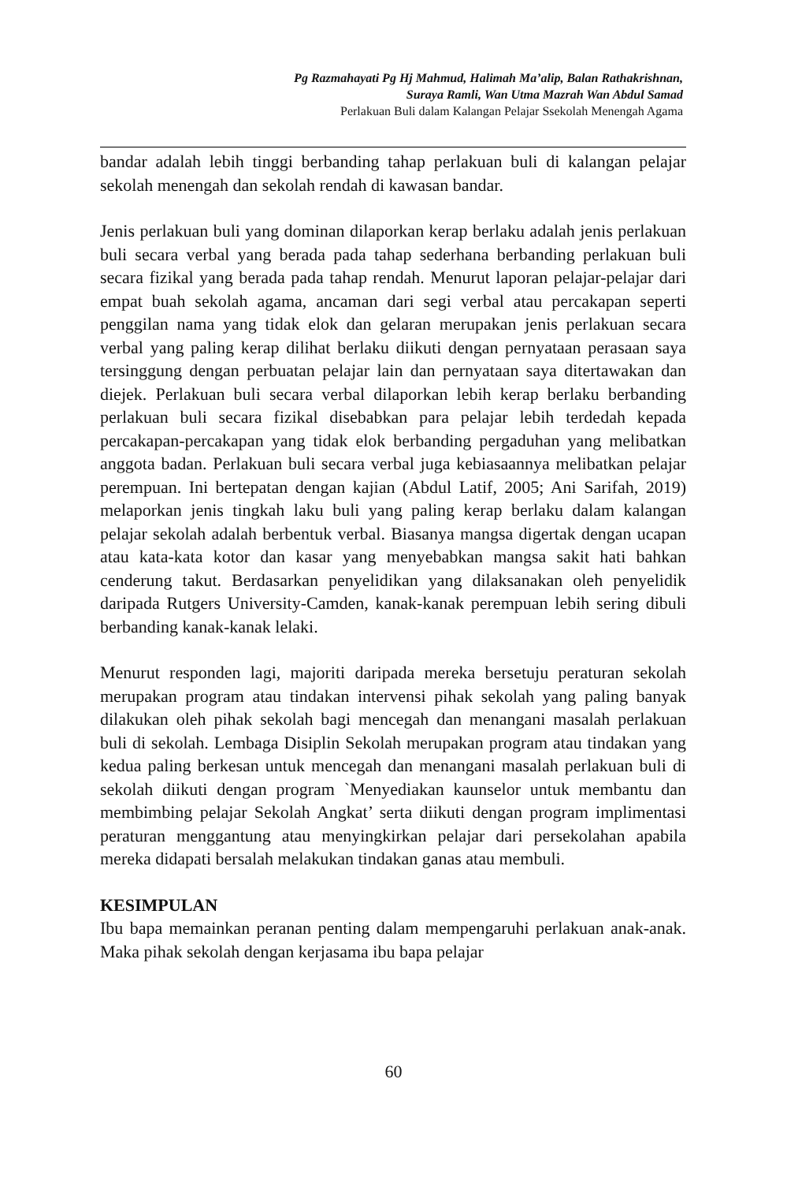Pg Razmahayati Pg Hj Mahmud, Halimah Ma’alip, Balan Rathakrishnan,
Suraya Ramli, Wan Utma Mazrah Wan Abdul Samad
Perlakuan Buli dalam Kalangan Pelajar Ssekolah Menengah Agama
bandar adalah lebih tinggi berbanding tahap perlakuan buli di kalangan pelajar sekolah menengah dan sekolah rendah di kawasan bandar.
Jenis perlakuan buli yang dominan dilaporkan kerap berlaku adalah jenis perlakuan buli secara verbal yang berada pada tahap sederhana berbanding perlakuan buli secara fizikal yang berada pada tahap rendah. Menurut laporan pelajar-pelajar dari empat buah sekolah agama, ancaman dari segi verbal atau percakapan seperti penggilan nama yang tidak elok dan gelaran merupakan jenis perlakuan secara verbal yang paling kerap dilihat berlaku diikuti dengan pernyataan perasaan saya tersinggung dengan perbuatan pelajar lain dan pernyataan saya ditertawakan dan diejek. Perlakuan buli secara verbal dilaporkan lebih kerap berlaku berbanding perlakuan buli secara fizikal disebabkan para pelajar lebih terdedah kepada percakapan-percakapan yang tidak elok berbanding pergaduhan yang melibatkan anggota badan. Perlakuan buli secara verbal juga kebiasaannya melibatkan pelajar perempuan. Ini bertepatan dengan kajian (Abdul Latif, 2005; Ani Sarifah, 2019) melaporkan jenis tingkah laku buli yang paling kerap berlaku dalam kalangan pelajar sekolah adalah berbentuk verbal. Biasanya mangsa digertak dengan ucapan atau kata-kata kotor dan kasar yang menyebabkan mangsa sakit hati bahkan cenderung takut. Berdasarkan penyelidikan yang dilaksanakan oleh penyelidik daripada Rutgers University-Camden, kanak-kanak perempuan lebih sering dibuli berbanding kanak-kanak lelaki.
Menurut responden lagi, majoriti daripada mereka bersetuju peraturan sekolah merupakan program atau tindakan intervensi pihak sekolah yang paling banyak dilakukan oleh pihak sekolah bagi mencegah dan menangani masalah perlakuan buli di sekolah. Lembaga Disiplin Sekolah merupakan program atau tindakan yang kedua paling berkesan untuk mencegah dan menangani masalah perlakuan buli di sekolah diikuti dengan program `Menyediakan kaunselor untuk membantu dan membimbing pelajar Sekolah Angkat’ serta diikuti dengan program implimentasi peraturan menggantung atau menyingkirkan pelajar dari persekolahan apabila mereka didapati bersalah melakukan tindakan ganas atau membuli.
KESIMPULAN
Ibu bapa memainkan peranan penting dalam mempengaruhi perlakuan anak-anak. Maka pihak sekolah dengan kerjasama ibu bapa pelajar
60